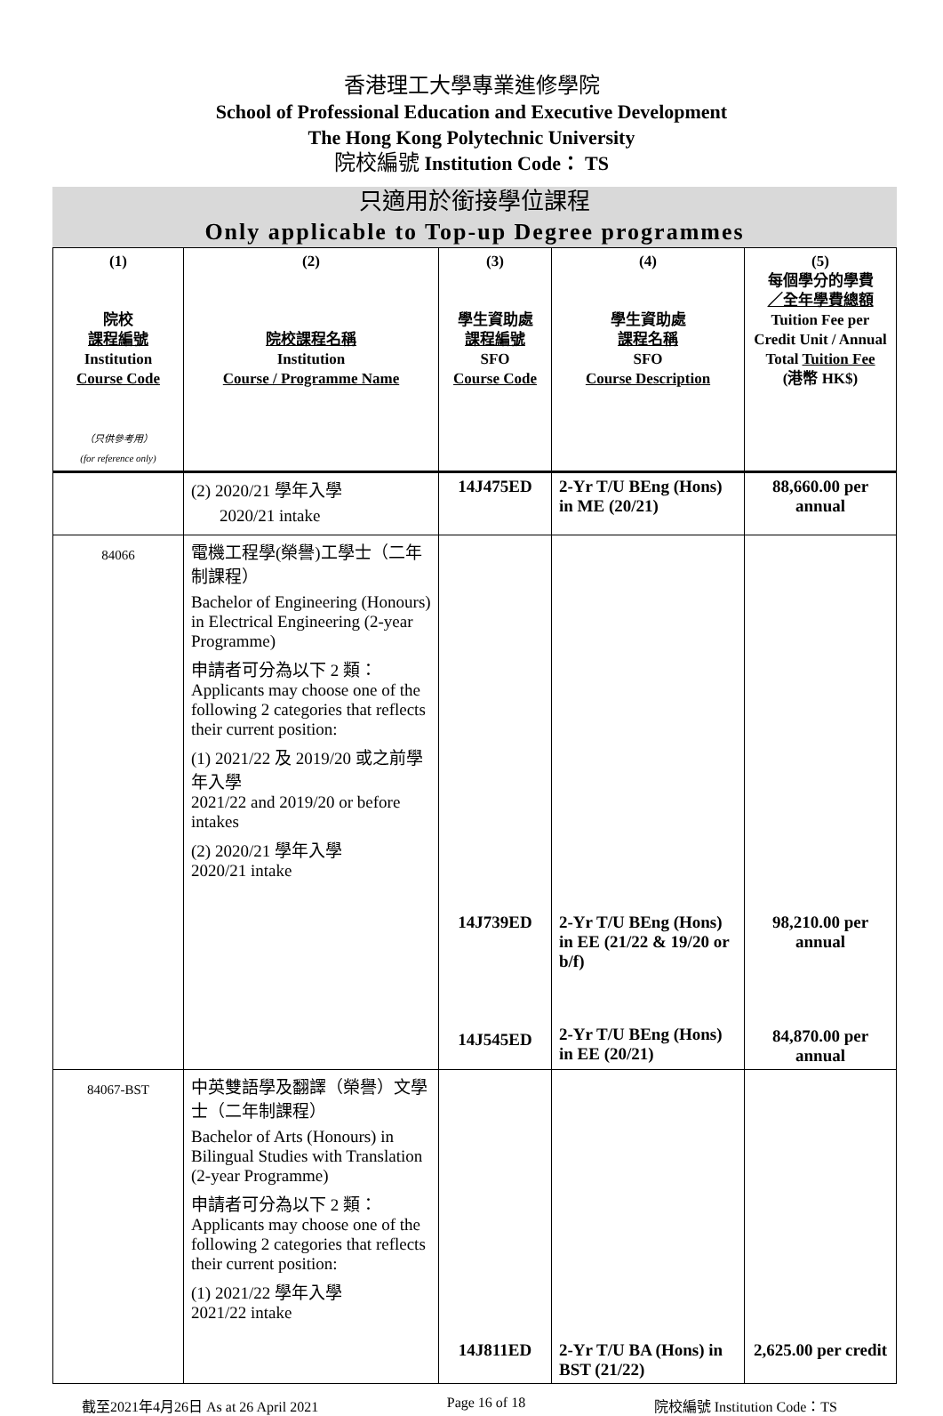香港理工大學專業進修學院
School of Professional Education and Executive Development
The Hong Kong Polytechnic University
院校編號 Institution Code： TS
只適用於銜接學位課程
Only applicable to Top-up Degree programmes
| (1) 院校 課程編號 Institution Course Code （只供參考用） (for reference only) | (2) 院校課程名稱 Institution Course / Programme Name | (3) 學生資助處 課程編號 SFO Course Code | (4) 學生資助處 課程名稱 SFO Course Description | (5) 每個學分的學費 ／全年學費總額 Tuition Fee per Credit Unit / Annual Total Tuition Fee (港幣 HK$) |
| --- | --- | --- | --- | --- |
| | (2) 2020/21 學年入學 2020/21 intake | 14J475ED | 2-Yr T/U BEng (Hons) in ME (20/21) | 88,660.00 per annual |
| 84066 | 電機工程學(榮譽)工學士（二年制課程） Bachelor of Engineering (Honours) in Electrical Engineering (2-year Programme) 申請者可分為以下 2 類： Applicants may choose one of the following 2 categories that reflects their current position: (1) 2021/22 及 2019/20 或之前學年入學 2021/22 and 2019/20 or before intakes (2) 2020/21 學年入學 2020/21 intake | 14J739ED 14J545ED | 2-Yr T/U BEng (Hons) in EE (21/22 & 19/20 or b/f) 2-Yr T/U BEng (Hons) in EE (20/21) | 98,210.00 per annual 84,870.00 per annual |
| 84067-BST | 中英雙語學及翻譯（榮譽）文學士（二年制課程） Bachelor of Arts (Honours) in Bilingual Studies with Translation (2-year Programme) 申請者可分為以下 2 類： Applicants may choose one of the following 2 categories that reflects their current position: (1) 2021/22 學年入學 2021/22 intake | 14J811ED | 2-Yr T/U BA (Hons) in BST (21/22) | 2,625.00 per credit |
截至2021年4月26日 As at 26 April 2021 Page 16 of 18 院校編號 Institution Code：TS